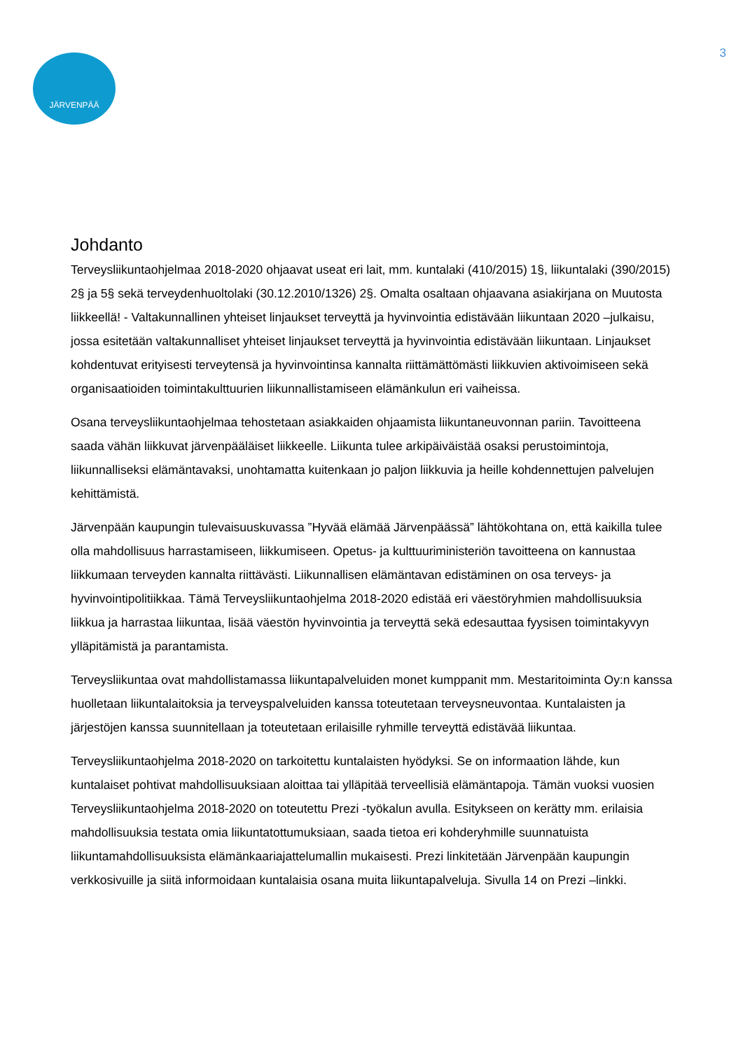3 JÄRVENPÄÄ
Johdanto
Terveysliikuntaohjelmaa 2018-2020 ohjaavat useat eri lait, mm. kuntalaki (410/2015) 1§, liikuntalaki (390/2015) 2§ ja 5§ sekä terveydenhuoltolaki (30.12.2010/1326) 2§. Omalta osaltaan ohjaavana asiakirjana on Muutosta liikkeellä! - Valtakunnallinen yhteiset linjaukset terveyttä ja hyvinvointia edistävään liikuntaan 2020 –julkaisu, jossa esitetään valtakunnalliset yhteiset linjaukset terveyttä ja hyvinvointia edistävään liikuntaan. Linjaukset kohdentuvat erityisesti terveytensä ja hyvinvointinsa kannalta riittämättömästi liikkuvien aktivoimiseen sekä organisaatioiden toimintakulttuurien liikunnallistamiseen elämänkulun eri vaiheissa.
Osana terveysliikuntaohjelmaa tehostetaan asiakkaiden ohjaamista liikuntaneuvonnan pariin. Tavoitteena saada vähän liikkuvat järvenpääläiset liikkeelle. Liikunta tulee arkipäiväistää osaksi perustoimintoja, liikunnalliseksi elämäntavaksi, unohtamatta kuitenkaan jo paljon liikkuvia ja heille kohdennettujen palvelujen kehittämistä.
Järvenpään kaupungin tulevaisuuskuvassa ”Hyvää elämää Järvenpäässä” lähtökohtana on, että kaikilla tulee olla mahdollisuus harrastamiseen, liikkumiseen. Opetus- ja kulttuuriministeriön tavoitteena on kannustaa liikkumaan terveyden kannalta riittävästi. Liikunnallisen elämäntavan edistäminen on osa terveys- ja hyvinvointipolitiikkaa. Tämä Terveysliikuntaohjelma 2018-2020 edistää eri väestöryhmien mahdollisuuksia liikkua ja harrastaa liikuntaa, lisää väestön hyvinvointia ja terveyttä sekä edesauttaa fyysisen toimintakyvyn ylläpitämistä ja parantamista.
Terveysliikuntaa ovat mahdollistamassa liikuntapalveluiden monet kumppanit mm. Mestaritoiminta Oy:n kanssa huolletaan liikuntalaitoksia ja terveyspalveluiden kanssa toteutetaan terveysneuvontaa. Kuntalaisten ja järjestöjen kanssa suunnitellaan ja toteutetaan erilaisille ryhmille terveyttä edistävää liikuntaa.
Terveysliikuntaohjelma 2018-2020 on tarkoitettu kuntalaisten hyödyksi. Se on informaation lähde, kun kuntalaiset pohtivat mahdollisuuksiaan aloittaa tai ylläpitää terveellisiä elämäntapoja. Tämän vuoksi vuosien Terveysliikuntaohjelma 2018-2020 on toteutettu Prezi -työkalun avulla. Esitykseen on kerätty mm. erilaisia mahdollisuuksia testata omia liikuntatottumuksiaan, saada tietoa eri kohderyhmille suunnatuista liikuntamahdollisuuksista elämänkaariajattelumallin mukaisesti. Prezi linkitetään Järvenpään kaupungin verkkosivuille ja siitä informoidaan kuntalaisia osana muita liikuntapalveluja. Sivulla 14 on Prezi –linkki.